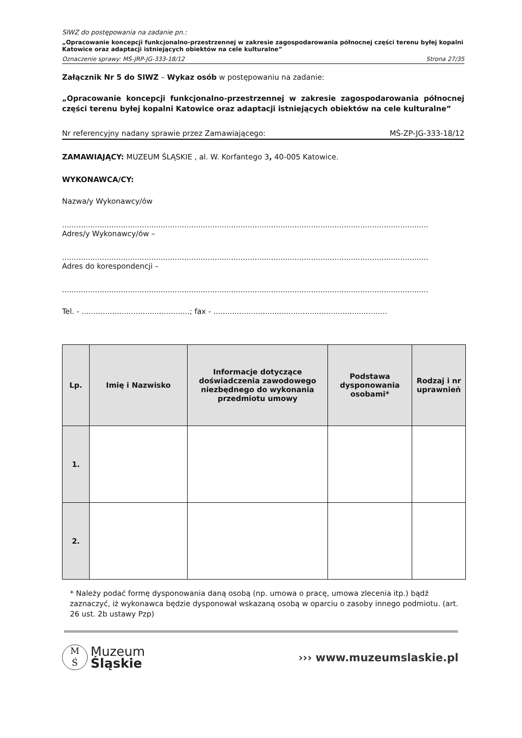SIWZ do postępowania na zadanie pn.:
„Opracowanie koncepcji funkcjonalno-przestrzennej w zakresie zagospodarowania północnej części terenu byłej kopalni Katowice oraz adaptacji istniejących obiektów na cele kulturalne”
Oznaczenie sprawy: MŚ-JRP-JG-333-18/12 Strona 27/35
Załącznik Nr 5 do SIWZ – Wykaz osób w postępowaniu na zadanie:
„Opracowanie koncepcji funkcjonalno-przestrzennej w zakresie zagospodarowania północnej części terenu byłej kopalni Katowice oraz adaptacji istniejących obiektów na cele kulturalne”
Nr referencyjny nadany sprawie przez Zamawiającego: MŚ-ZP-JG-333-18/12
ZAMAWIAJĄCY: MUZEUM ŚLĄSKIE , al. W. Korfantego 3, 40-005 Katowice.
WYKONAWCA/CY:
Nazwa/y Wykonawcy/ów
............................................................................................................................................................
Adres/y Wykonawcy/ów –
............................................................................................................................................................
Adres do korespondencji –
............................................................................................................................................................
Tel. - ..............................................; fax - ..........................................................................
| Lp. | Imię i Nazwisko | Informacje dotyczące doświadczenia zawodowego niezbędnego do wykonania przedmiotu umowy | Podstawa dysponowania osobami* | Rodzaj i nr uprawnień |
| --- | --- | --- | --- | --- |
| 1. | | | | |
| 2. | | | | |
* Należy podać formę dysponowania daną osobą (np. umowa o pracę, umowa zlecenia itp.) bądź zaznaczyć, iż wykonawca będzie dysponował wskazaną osobą w oparciu o zasoby innego podmiotu. (art. 26 ust. 2b ustawy Pzp)
M
Ś Muzeum
Śląskie
››› www.muzeumslaskie.pl